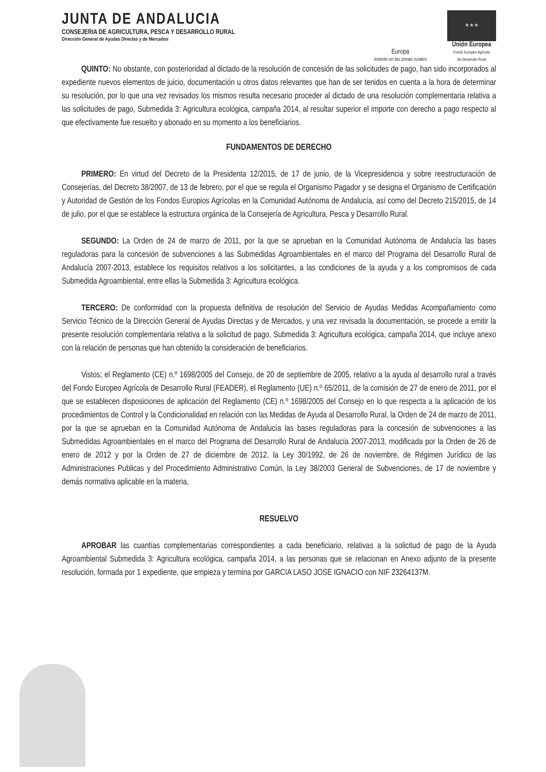JUNTA DE ANDALUCIA
CONSEJERIA DE AGRICULTURA, PESCA Y DESARROLLO RURAL
Dirección General de Ayudas Directas y de Mercados
Europa
invierte en las zonas rurales
★★★
Unión Europea
Fondo Europeo Agrícola
de Desarrollo Rural
QUINTO: No obstante, con posterioridad al dictado de la resolución de concesión de las solicitudes de pago, han sido incorporados al expediente nuevos elementos de juicio, documentación u otros datos relevantes que han de ser tenidos en cuenta a la hora de determinar su resolución, por lo que una vez revisados los mismos resulta necesario proceder al dictado de una resolución complementaria relativa a las solicitudes de pago, Submedida 3: Agricultura ecológica, campaña 2014, al resultar superior el importe con derecho a pago respecto al que efectivamente fue resuelto y abonado en su momento a los beneficiarios.
FUNDAMENTOS DE DERECHO
PRIMERO: En virtud del Decreto de la Presidenta 12/2015, de 17 de junio, de la Vicepresidencia y sobre reestructuración de Consejerías, del Decreto 38/2007, de 13 de febrero, por el que se regula el Organismo Pagador y se designa el Organismo de Certificación y Autoridad de Gestión de los Fondos Europios Agrícolas en la Comunidad Autónoma de Andalucía, así como del Decreto 215/2015, de 14 de julio, por el que se establece la estructura orgánica de la Consejería de Agricultura, Pesca y Desarrollo Rural.
SEGUNDO: La Orden de 24 de marzo de 2011, por la que se aprueban en la Comunidad Autónoma de Andalucía las bases reguladoras para la concesión de subvenciones a las Submedidas Agroambientales en el marco del Programa del Desarrollo Rural de Andalucía 2007-2013, establece los requisitos relativos a los solicitantes, a las condiciones de la ayuda y a los compromisos de cada Submedida Agroambiental, entre ellas la Submedida 3: Agricultura ecológica.
TERCERO: De conformidad con la propuesta definitiva de resolución del Servicio de Ayudas Medidas Acompañamiento como Servicio Técnico de la Dirección General de Ayudas Directas y de Mercados, y una vez revisada la documentación, se procede a emitir la presente resolución complementaria relativa a la solicitud de pago, Submedida 3: Agricultura ecológica, campaña 2014, que incluye anexo con la relación de personas que han obtenido la consideración de beneficiarios.
Vistos; el Reglamento (CE) n.º 1698/2005 del Consejo, de 20 de septiembre de 2005, relativo a la ayuda al desarrollo rural a través del Fondo Europeo Agrícola de Desarrollo Rural (FEADER), el Reglamento (UE) n.º 65/2011, de la comisión de 27 de enero de 2011, por el que se establecen disposiciones de aplicación del Reglamento (CE) n.º 1698/2005 del Consejo en lo que respecta a la aplicación de los procedimientos de Control y la Condicionalidad en relación con las Medidas de Ayuda al Desarrollo Rural, la Orden de 24 de marzo de 2011, por la que se aprueban en la Comunidad Autónoma de Andalucía las bases reguladoras para la concesión de subvenciones a las Submedidas Agroambientales en el marco del Programa del Desarrollo Rural de Andalucía 2007-2013, modificada por la Orden de 26 de enero de 2012 y por la Orden de 27 de diciembre de 2012, la Ley 30/1992, de 26 de noviembre, de Régimen Jurídico de las Administraciones Publicas y del Procedimiento Administrativo Común, la Ley 38/2003 General de Subvenciones, de 17 de noviembre y demás normativa aplicable en la materia,
RESUELVO
APROBAR las cuantías complementarias correspondientes a cada beneficiario, relativas a la solicitud de pago de la Ayuda Agroambiental Submedida 3: Agricultura ecológica, campaña 2014, a las personas que se relacionan en Anexo adjunto de la presente resolución, formada por 1 expediente, que empieza y termina por GARCIA LASO JOSE IGNACIO con NIF 23264137M.